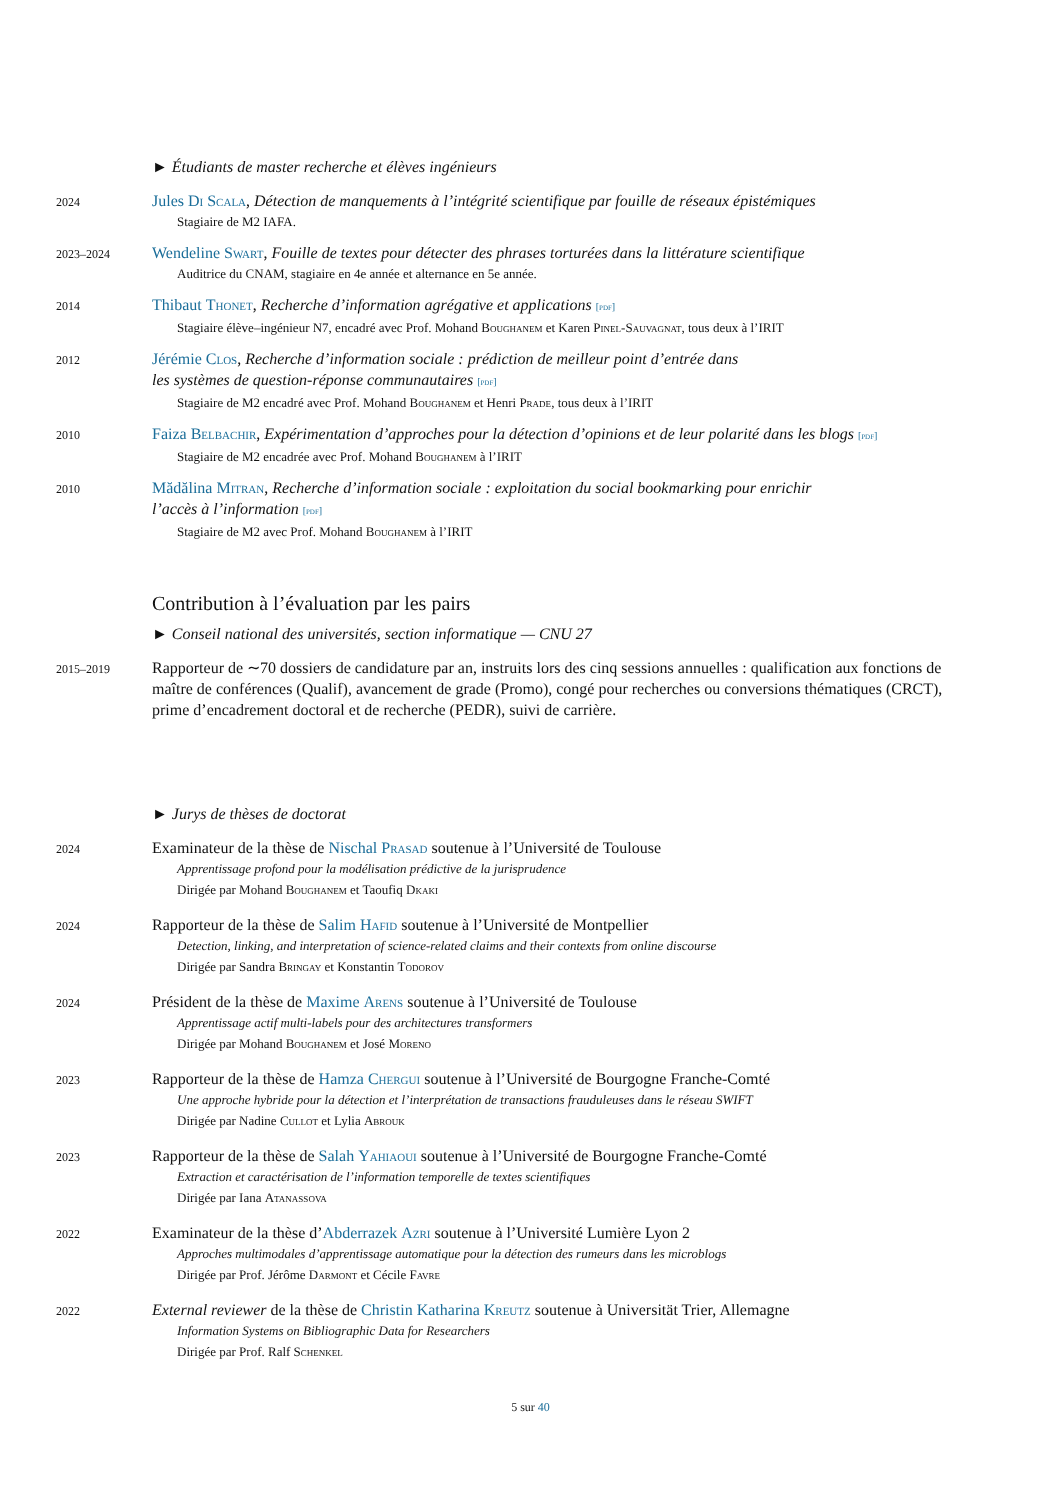► Étudiants de master recherche et élèves ingénieurs
2024
Jules Di Scala, Détection de manquements à l’intégrité scientifique par fouille de réseaux épistémiques
Stagiaire de M2 IAFA.
2023–2024
Wendeline Swart, Fouille de textes pour détecter des phrases torturées dans la littérature scientifique
Auditrice du CNAM, stagiaire en 4e année et alternance en 5e année.
2014
Thibaut Thonet, Recherche d’information agrégative et applications [pdf]
Stagiaire élève–ingénieur N7, encadré avec Prof. Mohand Boughanem et Karen Pinel-Sauvagnat, tous deux à l’IRIT
2012
Jérémie Clos, Recherche d’information sociale : prédiction de meilleur point d’entrée dans
les systèmes de question-réponse communautaires [pdf]
Stagiaire de M2 encadré avec Prof. Mohand Boughanem et Henri Prade, tous deux à l’IRIT
2010
Faiza Belbachir, Expérimentation d’approches pour la détection d’opinions et de leur polarité dans les blogs [pdf]
Stagiaire de M2 encadrée avec Prof. Mohand Boughanem à l’IRIT
2010
Mădălina Mitran, Recherche d’information sociale : exploitation du social bookmarking pour enrichir
l’accès à l’information [pdf]
Stagiaire de M2 avec Prof. Mohand Boughanem à l’IRIT
Contribution à l’évaluation par les pairs
► Conseil national des universités, section informatique — CNU 27
2015–2019
Rapporteur de ∼70 dossiers de candidature par an, instruits lors des cinq sessions annuelles : qualification aux fonctions de maître de conférences (Qualif), avancement de grade (Promo), congé pour recherches ou conversions thématiques (CRCT), prime d’encadrement doctoral et de recherche (PEDR), suivi de carrière.
► Jurys de thèses de doctorat
2024
Examinateur de la thèse de Nischal Prasad soutenue à l’Université de Toulouse
Apprentissage profond pour la modélisation prédictive de la jurisprudence
Dirigée par Mohand Boughanem et Taoufiq Dkaki
2024
Rapporteur de la thèse de Salim Hafid soutenue à l’Université de Montpellier
Detection, linking, and interpretation of science-related claims and their contexts from online discourse
Dirigée par Sandra Bringay et Konstantin Todorov
2024
Président de la thèse de Maxime Arens soutenue à l’Université de Toulouse
Apprentissage actif multi-labels pour des architectures transformers
Dirigée par Mohand Boughanem et José Moreno
2023
Rapporteur de la thèse de Hamza Chergui soutenue à l’Université de Bourgogne Franche-Comté
Une approche hybride pour la détection et l’interprétation de transactions frauduleuses dans le réseau SWIFT
Dirigée par Nadine Cullot et Lylia Abrouk
2023
Rapporteur de la thèse de Salah Yahiaoui soutenue à l’Université de Bourgogne Franche-Comté
Extraction et caractérisation de l’information temporelle de textes scientifiques
Dirigée par Iana Atanassova
2022
Examinateur de la thèse d’Abderrazek Azri soutenue à l’Université Lumière Lyon 2
Approches multimodales d’apprentissage automatique pour la détection des rumeurs dans les microblogs
Dirigée par Prof. Jérôme Darmont et Cécile Favre
2022
External reviewer de la thèse de Christin Katharina Kreutz soutenue à Universität Trier, Allemagne
Information Systems on Bibliographic Data for Researchers
Dirigée par Prof. Ralf Schenkel
5 sur 40